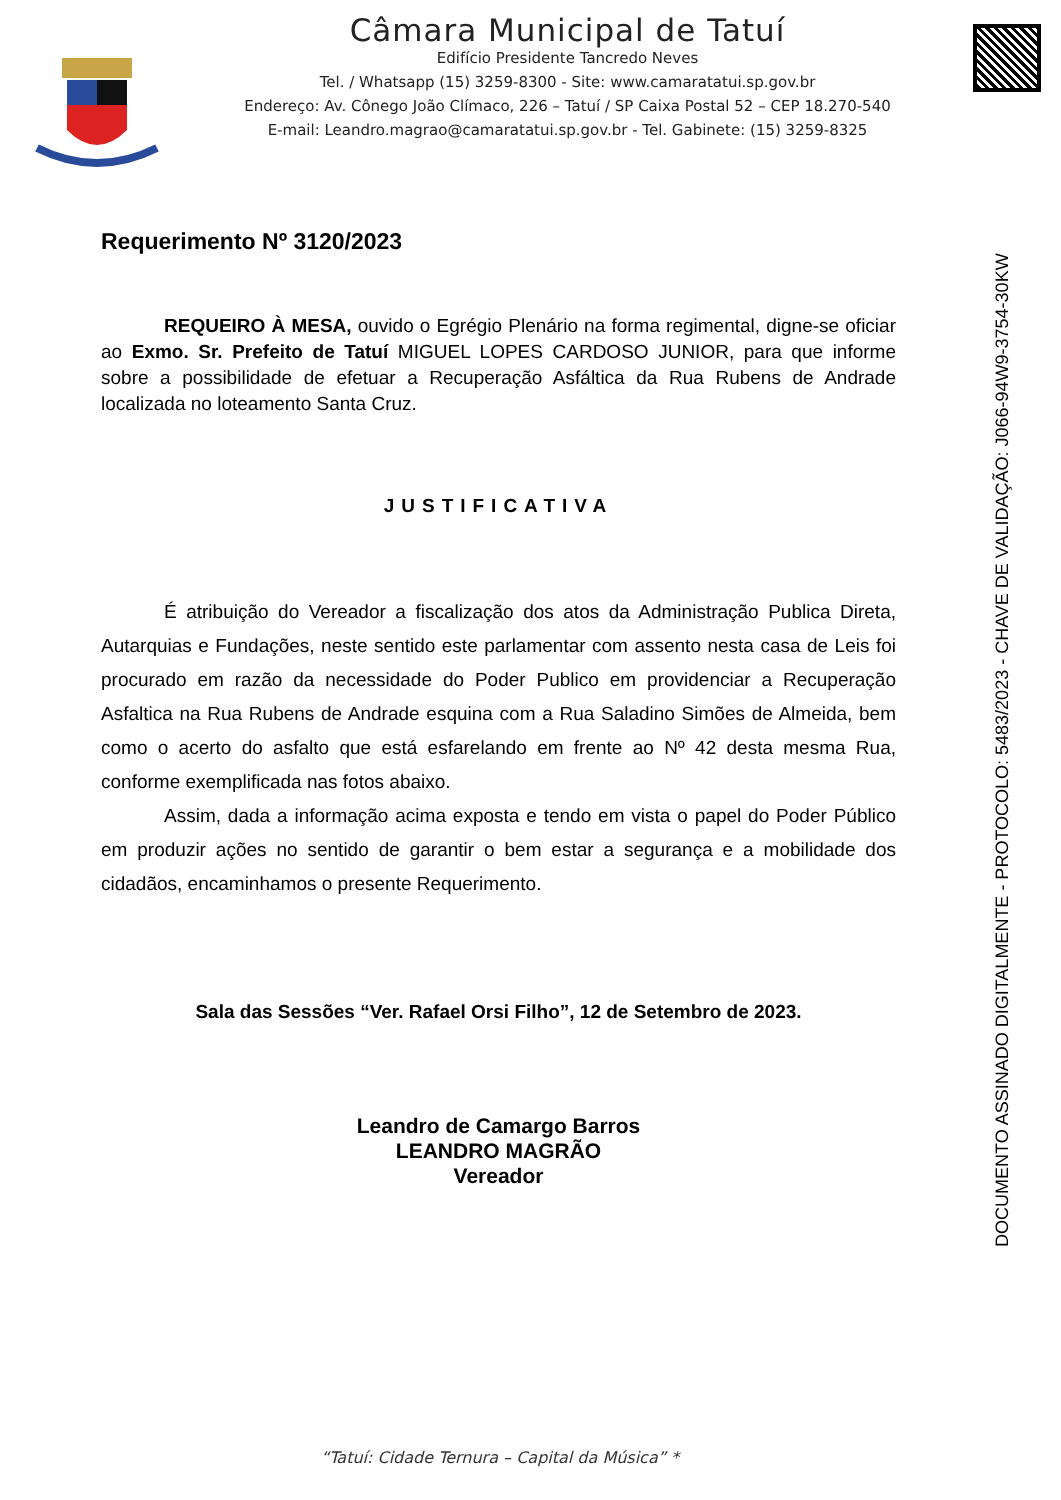Câmara Municipal de Tatuí
Edifício Presidente Tancredo Neves
Tel. / Whatsapp (15) 3259-8300 - Site: www.camaratatui.sp.gov.br
Endereço: Av. Cônego João Clímaco, 226 – Tatuí / SP Caixa Postal 52 – CEP 18.270-540
E-mail: Leandro.magrao@camaratatui.sp.gov.br - Tel. Gabinete: (15) 3259-8325
Requerimento Nº 3120/2023
REQUEIRO À MESA, ouvido o Egrégio Plenário na forma regimental, digne-se oficiar ao Exmo. Sr. Prefeito de Tatuí MIGUEL LOPES CARDOSO JUNIOR, para que informe sobre a possibilidade de efetuar a Recuperação Asfáltica da Rua Rubens de Andrade localizada no loteamento Santa Cruz.
JUSTIFICATIVA
É atribuição do Vereador a fiscalização dos atos da Administração Publica Direta, Autarquias e Fundações, neste sentido este parlamentar com assento nesta casa de Leis foi procurado em razão da necessidade do Poder Publico em providenciar a Recuperação Asfaltica na Rua Rubens de Andrade esquina com a Rua Saladino Simões de Almeida, bem como o acerto do asfalto que está esfarelando em frente ao Nº 42 desta mesma Rua, conforme exemplificada nas fotos abaixo.
Assim, dada a informação acima exposta e tendo em vista o papel do Poder Público em produzir ações no sentido de garantir o bem estar a segurança e a mobilidade dos cidadãos, encaminhamos o presente Requerimento.
Sala das Sessões “Ver. Rafael Orsi Filho”, 12 de Setembro de 2023.
Leandro de Camargo Barros
LEANDRO MAGRÃO
Vereador
DOCUMENTO ASSINADO DIGITALMENTE - PROTOCOLO: 5483/2023 - CHAVE DE VALIDAÇÃO: J066-94W9-3754-30KW
“Tatuí: Cidade Ternura – Capital da Música” *